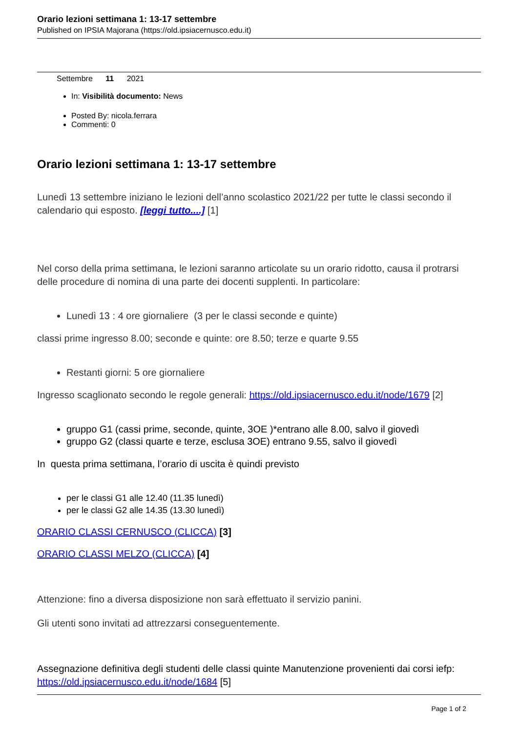Orario lezioni settimana 1: 13-17 settembre
Published on IPSIA Majorana (https://old.ipsiacernusco.edu.it)
Settembre 11 2021
In: Visibilità documento: News
Posted By: nicola.ferrara
Commenti: 0
Orario lezioni settimana 1: 13-17 settembre
Lunedì 13 settembre iniziano le lezioni dell’anno scolastico 2021/22 per tutte le classi secondo il calendario qui esposto. [leggi tutto....] [1]
Nel corso della prima settimana, le lezioni saranno articolate su un orario ridotto, causa il protrarsi delle procedure di nomina di una parte dei docenti supplenti. In particolare:
Lunedì 13 : 4 ore giornaliere (3 per le classi seconde e quinte)
classi prime ingresso 8.00; seconde e quinte: ore 8.50; terze e quarte 9.55
Restanti giorni: 5 ore giornaliere
Ingresso scaglionato secondo le regole generali: https://old.ipsiacernusco.edu.it/node/1679 [2]
gruppo G1 (cassi prime, seconde, quinte, 3OE )*entrano alle 8.00, salvo il giovedì
gruppo G2 (classi quarte e terze, esclusa 3OE) entrano 9.55, salvo il giovedì
In questa prima settimana, l’orario di uscita è quindi previsto
per le classi G1 alle 12.40 (11.35 lunedì)
per le classi G2 alle 14.35 (13.30 lunedì)
ORARIO CLASSI CERNUSCO (CLICCA) [3]
ORARIO CLASSI MELZO (CLICCA) [4]
Attenzione: fino a diversa disposizione non sarà effettuato il servizio panini.
Gli utenti sono invitati ad attrezzarsi conseguentemente.
Assegnazione definitiva degli studenti delle classi quinte Manutenzione provenienti dai corsi iefp: https://old.ipsiacernusco.edu.it/node/1684 [5]
Page 1 of 2